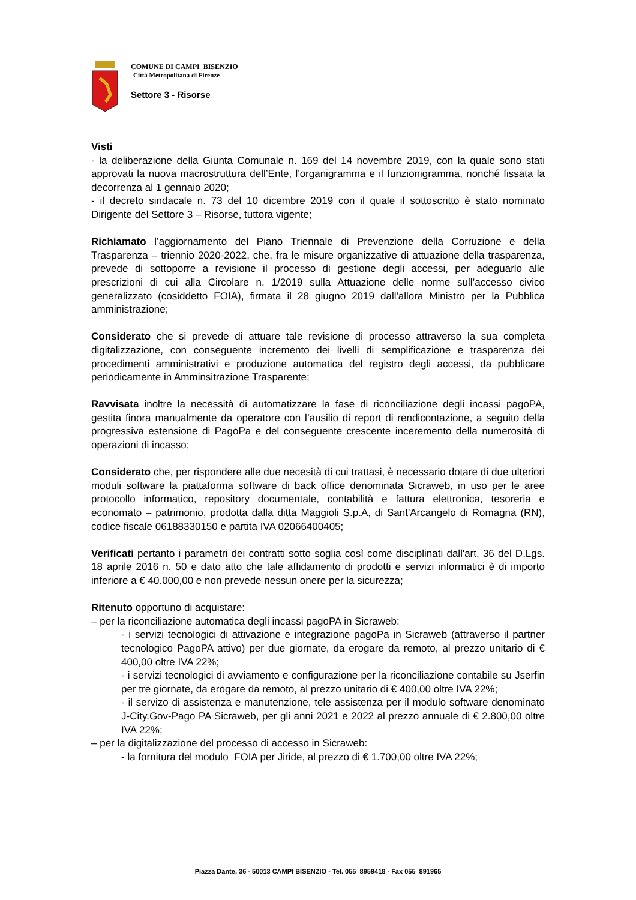COMUNE DI CAMPI BISENZIO
Città Metropolitana di Firenze
Settore 3 - Risorse
Visti
- la deliberazione della Giunta Comunale n. 169 del 14 novembre 2019, con la quale sono stati approvati la nuova macrostruttura dell’Ente, l'organigramma e il funzionigramma, nonché fissata la decorrenza al 1 gennaio 2020;
- il decreto sindacale n. 73 del 10 dicembre 2019 con il quale il sottoscritto è stato nominato Dirigente del Settore 3 – Risorse, tuttora vigente;
Richiamato l’aggiornamento del Piano Triennale di Prevenzione della Corruzione e della Trasparenza – triennio 2020-2022, che, fra le misure organizzative di attuazione della trasparenza, prevede di sottoporre a revisione il processo di gestione degli accessi, per adeguarlo alle prescrizioni di cui alla Circolare n. 1/2019 sulla Attuazione delle norme sull’accesso civico generalizzato (cosiddetto FOIA), firmata il 28 giugno 2019 dall'allora Ministro per la Pubblica amministrazione;
Considerato che si prevede di attuare tale revisione di processo attraverso la sua completa digitalizzazione, con conseguente incremento dei livelli di semplificazione e trasparenza dei procedimenti amministrativi e produzione automatica del registro degli accessi, da pubblicare periodicamente in Amminsitrazione Trasparente;
Ravvisata inoltre la necessità di automatizzare la fase di riconciliazione degli incassi pagoPA, gestita finora manualmente da operatore con l’ausilio di report di rendicontazione, a seguito della progressiva estensione di PagoPa e del conseguente crescente inceremento della numerosità di operazioni di incasso;
Considerato che, per rispondere alle due necesità di cui trattasi, è necessario dotare di due ulteriori moduli software la piattaforma software di back office denominata Sicraweb, in uso per le aree protocollo informatico, repository documentale, contabilità e fattura elettronica, tesoreria e economato – patrimonio, prodotta dalla ditta Maggioli S.p.A, di Sant'Arcangelo di Romagna (RN), codice fiscale 06188330150 e partita IVA 02066400405;
Verificati pertanto i parametri dei contratti sotto soglia così come disciplinati dall'art. 36 del D.Lgs. 18 aprile 2016 n. 50 e dato atto che tale affidamento di prodotti e servizi informatici è di importo inferiore a € 40.000,00 e non prevede nessun onere per la sicurezza;
Ritenuto opportuno di acquistare:
– per la riconciliazione automatica degli incassi pagoPA in Sicraweb:
- i servizi tecnologici di attivazione e integrazione pagoPa in Sicraweb (attraverso il partner tecnologico PagoPA attivo) per due giornate, da erogare da remoto, al prezzo unitario di € 400,00 oltre IVA 22%;
- i servizi tecnologici di avviamento e configurazione per la riconciliazione contabile su Jserfin per tre giornate, da erogare da remoto, al prezzo unitario di € 400,00 oltre IVA 22%;
- il servizo di assistenza e manutenzione, tele assistenza per il modulo software denominato J-City.Gov-Pago PA Sicraweb, per gli anni 2021 e 2022 al prezzo annuale di € 2.800,00 oltre IVA 22%;
– per la digitalizzazione del processo di accesso in Sicraweb:
- la fornitura del modulo FOIA per Jiride, al prezzo di € 1.700,00 oltre IVA 22%;
Piazza Dante, 36 - 50013 CAMPI BISENZIO - Tel. 055 8959418 - Fax 055 891965